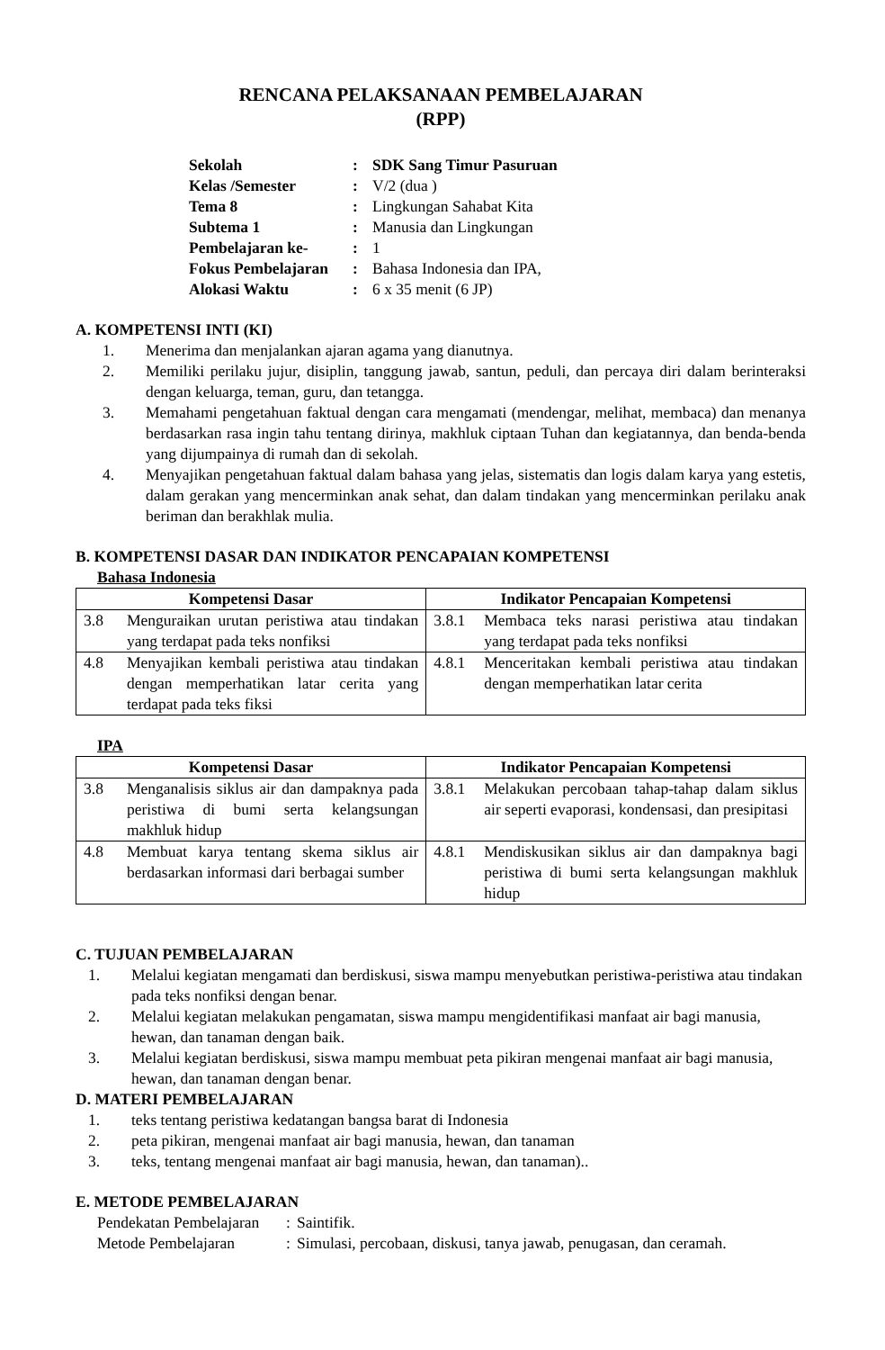RENCANA PELAKSANAAN PEMBELAJARAN
(RPP)
| Sekolah | : | SDK Sang Timur Pasuruan |
| Kelas /Semester | : | V/2 (dua ) |
| Tema 8 | : | Lingkungan Sahabat Kita |
| Subtema 1 | : | Manusia dan Lingkungan |
| Pembelajaran ke- | : | 1 |
| Fokus Pembelajaran | : | Bahasa Indonesia dan IPA, |
| Alokasi Waktu | : | 6 x 35 menit (6 JP) |
A. KOMPETENSI INTI (KI)
1. Menerima dan menjalankan ajaran agama yang dianutnya.
2. Memiliki perilaku jujur, disiplin, tanggung jawab, santun, peduli, dan percaya diri dalam berinteraksi dengan keluarga, teman, guru, dan tetangga.
3. Memahami pengetahuan faktual dengan cara mengamati (mendengar, melihat, membaca) dan menanya berdasarkan rasa ingin tahu tentang dirinya, makhluk ciptaan Tuhan dan kegiatannya, dan benda-benda yang dijumpainya di rumah dan di sekolah.
4. Menyajikan pengetahuan faktual dalam bahasa yang jelas, sistematis dan logis dalam karya yang estetis, dalam gerakan yang mencerminkan anak sehat, dan dalam tindakan yang mencerminkan perilaku anak beriman dan berakhlak mulia.
B. KOMPETENSI DASAR DAN INDIKATOR PENCAPAIAN KOMPETENSI
Bahasa Indonesia
| Kompetensi Dasar | Indikator Pencapaian Kompetensi |
| --- | --- |
| 3.8 Menguraikan urutan peristiwa atau tindakan yang terdapat pada teks nonfiksi | 3.8.1 Membaca teks narasi peristiwa atau tindakan yang terdapat pada teks nonfiksi |
| 4.8 Menyajikan kembali peristiwa atau tindakan dengan memperhatikan latar cerita yang terdapat pada teks fiksi | 4.8.1 Menceritakan kembali peristiwa atau tindakan dengan memperhatikan latar cerita |
IPA
| Kompetensi Dasar | Indikator Pencapaian Kompetensi |
| --- | --- |
| 3.8 Menganalisis siklus air dan dampaknya pada peristiwa di bumi serta kelangsungan makhluk hidup | 3.8.1 Melakukan percobaan tahap-tahap dalam siklus air seperti evaporasi, kondensasi, dan presipitasi |
| 4.8 Membuat karya tentang skema siklus air berdasarkan informasi dari berbagai sumber | 4.8.1 Mendiskusikan siklus air dan dampaknya bagi peristiwa di bumi serta kelangsungan makhluk hidup |
C. TUJUAN PEMBELAJARAN
1. Melalui kegiatan mengamati dan berdiskusi, siswa mampu menyebutkan peristiwa-peristiwa atau tindakan pada teks nonfiksi dengan benar.
2. Melalui kegiatan melakukan pengamatan, siswa mampu mengidentifikasi manfaat air bagi manusia, hewan, dan tanaman dengan baik.
3. Melalui kegiatan berdiskusi, siswa mampu membuat peta pikiran mengenai manfaat air bagi manusia, hewan, dan tanaman dengan benar.
D. MATERI PEMBELAJARAN
1. teks tentang peristiwa kedatangan bangsa barat di Indonesia
2. peta pikiran, mengenai manfaat air bagi manusia, hewan, dan tanaman
3. teks, tentang mengenai manfaat air bagi manusia, hewan, dan tanaman)..
E. METODE PEMBELAJARAN
| Pendekatan Pembelajaran | : | Saintifik. |
| Metode Pembelajaran | : | Simulasi, percobaan, diskusi, tanya jawab, penugasan, dan ceramah. |